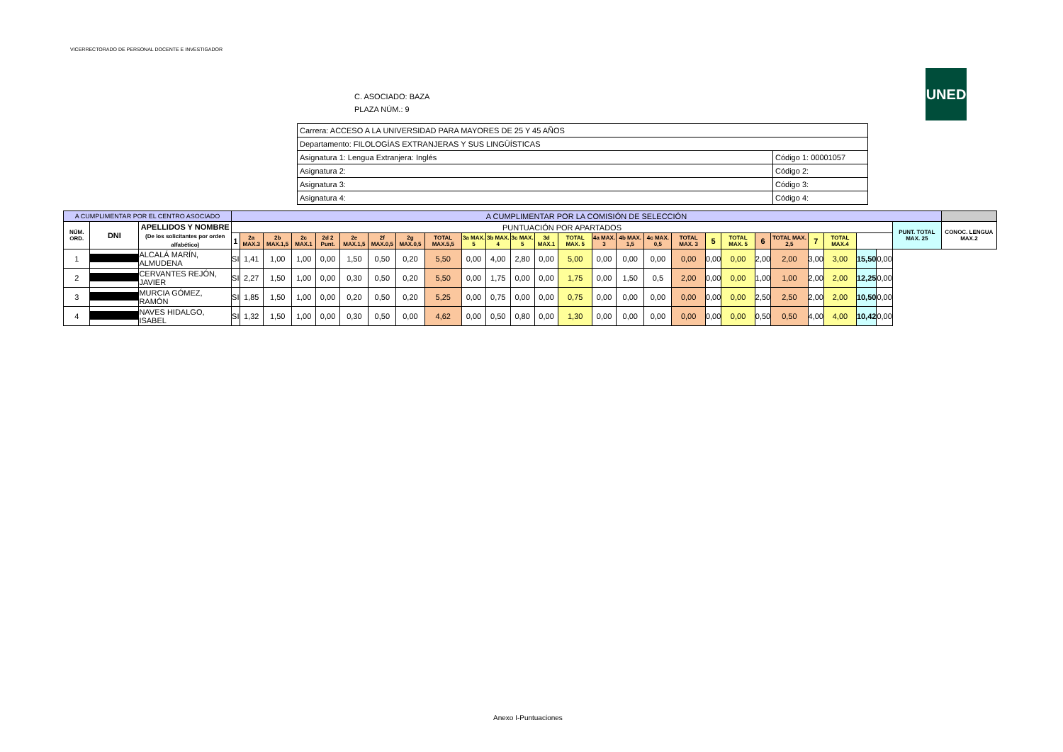VICERRECTORADO DE PERSONAL DOCENTE E INVESTIGADOR
UNED
C. ASOCIADO: BAZA
PLAZA NÚM.: 9
| Carrera: ACCESO A LA UNIVERSIDAD PARA MAYORES DE 25 Y 45 AÑOS | |
| Departamento: FILOLOGÍAS EXTRANJERAS Y SUS LINGÜÍSTICAS | |
| Asignatura 1: Lengua Extranjera: Inglés | Código 1: 00001057 |
| Asignatura 2: | Código 2: |
| Asignatura 3: | Código 3: |
| Asignatura 4: | Código 4: |
| A CUMPLIMENTAR POR EL CENTRO ASOCIADO | | | A CUMPLIMENTAR POR LA COMISIÓN DE SELECCIÓN | | | | | | | | | | | | | | | | | | | | | | | | | | | |
| --- | --- | --- | --- | --- | --- | --- | --- | --- | --- | --- | --- | --- | --- | --- | --- | --- | --- | --- | --- | --- | --- | --- | --- | --- | --- | --- | --- | --- | --- | --- |
| NÚM. ORD. | DNI | APELLIDOS Y NOMBRE (De los solicitantes por orden alfabético) | PUNTUACIÓN POR APARTADOS | | | | | | | | | | | | | | | | | | | | | | | | | | PUNT. TOTAL MAX. 25 | CONOC. LENGUA MAX.2 |
| | | | 1 | 2a MAX.3 | 2b MAX.1,5 | 2c MAX.1 | 2d 2 Punt. | 2e MAX.1,5 | 2f MAX.0,5 | 2g MAX.0,5 | TOTAL MAX.5,5 | 3a MAX. 5 | 3b MAX. 4 | 3c MAX. 5 | 3d MAX.1 | TOTAL MAX. 5 | 4a MAX. 3 | 4b MAX. 1,5 | 4c MAX. 0,5 | TOTAL MAX. 3 | 5 | TOTAL MAX. 5 | 6 | TOTAL MAX. 2,5 | 7 | TOTAL MAX.4 | | | | |
| 1 | | ALCALÁ MARÍN, ALMUDENA | SI | 1,41 | 1,00 | 1,00 | 0,00 | 1,50 | 0,50 | 0,20 | 5,50 | 0,00 | 4,00 | 2,80 | 0,00 | 5,00 | 0,00 | 0,00 | 0,00 | 0,00 | 0,00 | 0,00 | 2,00 | 2,00 | 3,00 | 3,00 | 15,50 | 0,00 | | |
| 2 | | CERVANTES REJÓN, JAVIER | SI | 2,27 | 1,50 | 1,00 | 0,00 | 0,30 | 0,50 | 0,20 | 5,50 | 0,00 | 1,75 | 0,00 | 0,00 | 1,75 | 0,00 | 1,50 | 0,5 | 2,00 | 0,00 | 0,00 | 1,00 | 1,00 | 2,00 | 2,00 | 12,25 | 0,00 | | |
| 3 | | MURCIA GÓMEZ, RAMÓN | SI | 1,85 | 1,50 | 1,00 | 0,00 | 0,20 | 0,50 | 0,20 | 5,25 | 0,00 | 0,75 | 0,00 | 0,00 | 0,75 | 0,00 | 0,00 | 0,00 | 0,00 | 0,00 | 0,00 | 2,50 | 2,50 | 2,00 | 2,00 | 10,50 | 0,00 | | |
| 4 | | NAVES HIDALGO, ISABEL | SI | 1,32 | 1,50 | 1,00 | 0,00 | 0,30 | 0,50 | 0,00 | 4,62 | 0,00 | 0,50 | 0,80 | 0,00 | 1,30 | 0,00 | 0,00 | 0,00 | 0,00 | 0,00 | 0,00 | 0,50 | 0,50 | 4,00 | 4,00 | 10,42 | 0,00 | | |
Anexo I-Puntuaciones